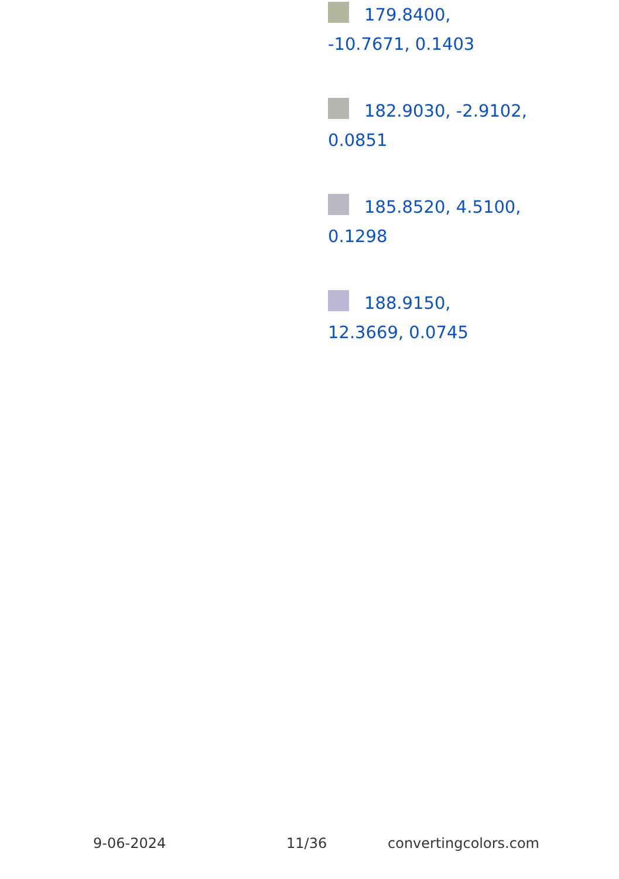179.8400, -10.7671, 0.1403
182.9030, -2.9102, 0.0851
185.8520, 4.5100, 0.1298
188.9150, 12.3669, 0.0745
9-06-2024 11/36 convertingcolors.com